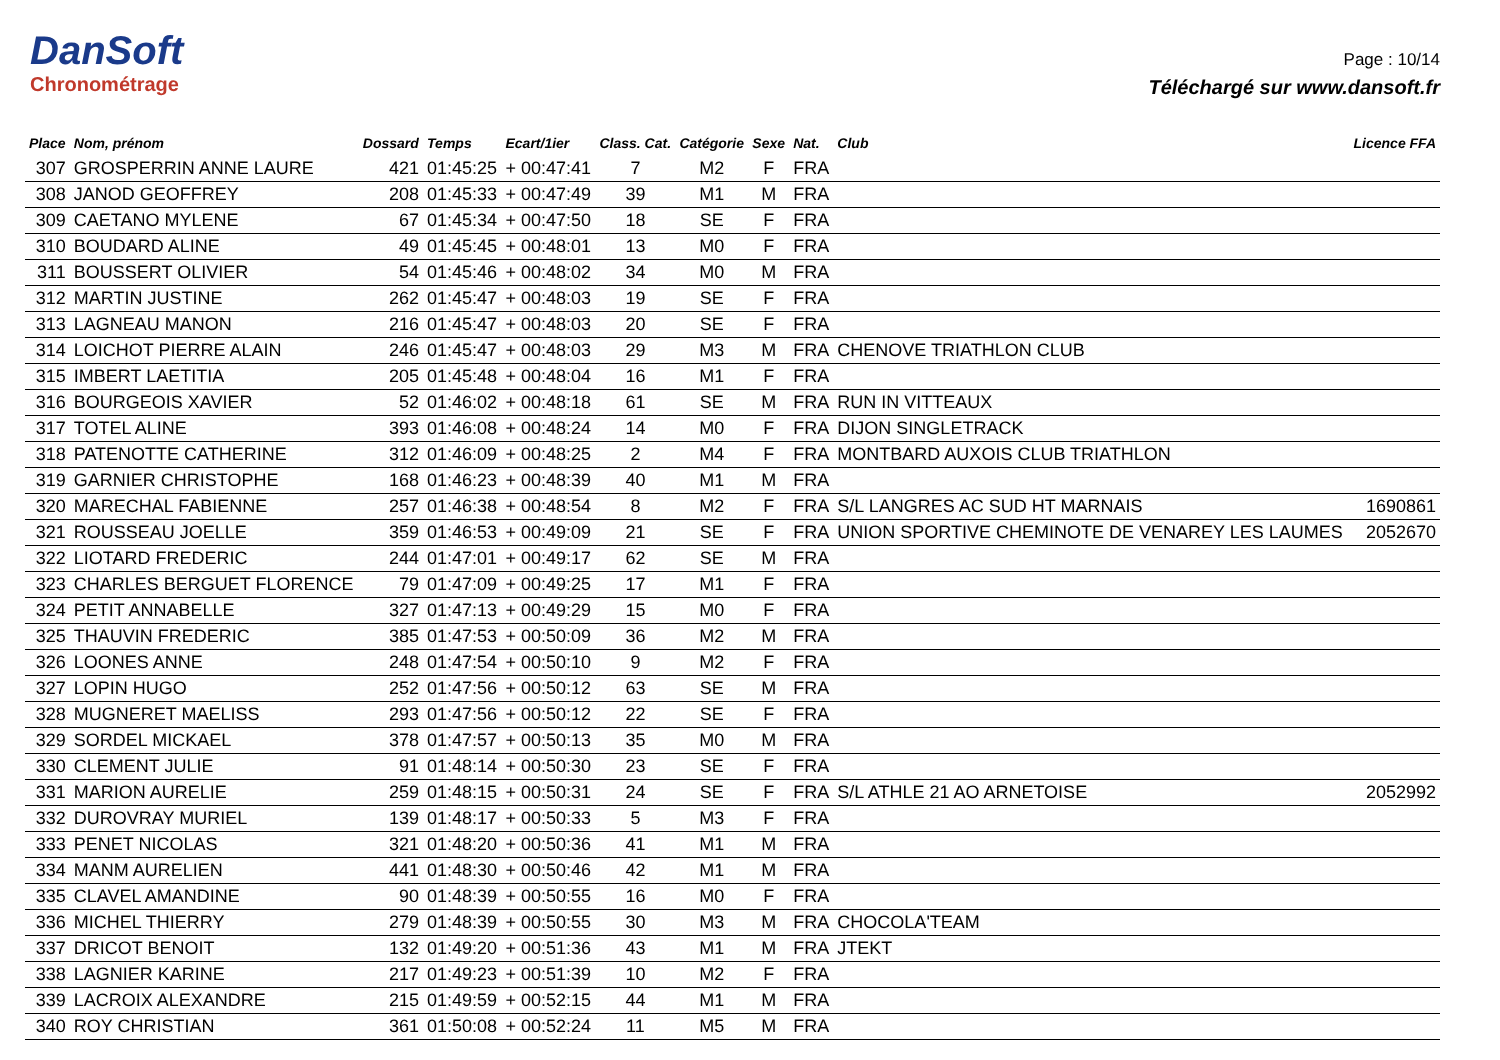DanSoft
Chronométrage
Page : 10/14
Téléchargé sur www.dansoft.fr
| Place | Nom, prénom | Dossard | Temps | Ecart/1ier | Class. Cat. | Catégorie | Sexe | Nat. | Club | Licence FFA |
| --- | --- | --- | --- | --- | --- | --- | --- | --- | --- | --- |
| 307 | GROSPERRIN ANNE LAURE | 421 | 01:45:25 | + 00:47:41 | 7 | M2 | F | FRA | | |
| 308 | JANOD GEOFFREY | 208 | 01:45:33 | + 00:47:49 | 39 | M1 | M | FRA | | |
| 309 | CAETANO MYLENE | 67 | 01:45:34 | + 00:47:50 | 18 | SE | F | FRA | | |
| 310 | BOUDARD ALINE | 49 | 01:45:45 | + 00:48:01 | 13 | M0 | F | FRA | | |
| 311 | BOUSSERT OLIVIER | 54 | 01:45:46 | + 00:48:02 | 34 | M0 | M | FRA | | |
| 312 | MARTIN JUSTINE | 262 | 01:45:47 | + 00:48:03 | 19 | SE | F | FRA | | |
| 313 | LAGNEAU MANON | 216 | 01:45:47 | + 00:48:03 | 20 | SE | F | FRA | | |
| 314 | LOICHOT PIERRE ALAIN | 246 | 01:45:47 | + 00:48:03 | 29 | M3 | M | FRA | CHENOVE TRIATHLON CLUB | |
| 315 | IMBERT LAETITIA | 205 | 01:45:48 | + 00:48:04 | 16 | M1 | F | FRA | | |
| 316 | BOURGEOIS XAVIER | 52 | 01:46:02 | + 00:48:18 | 61 | SE | M | FRA | RUN IN VITTEAUX | |
| 317 | TOTEL ALINE | 393 | 01:46:08 | + 00:48:24 | 14 | M0 | F | FRA | DIJON SINGLETRACK | |
| 318 | PATENOTTE CATHERINE | 312 | 01:46:09 | + 00:48:25 | 2 | M4 | F | FRA | MONTBARD AUXOIS CLUB TRIATHLON | |
| 319 | GARNIER CHRISTOPHE | 168 | 01:46:23 | + 00:48:39 | 40 | M1 | M | FRA | | |
| 320 | MARECHAL FABIENNE | 257 | 01:46:38 | + 00:48:54 | 8 | M2 | F | FRA | S/L LANGRES AC SUD HT MARNAIS | 1690861 |
| 321 | ROUSSEAU JOELLE | 359 | 01:46:53 | + 00:49:09 | 21 | SE | F | FRA | UNION SPORTIVE CHEMINOTE DE VENAREY LES LAUMES | 2052670 |
| 322 | LIOTARD FREDERIC | 244 | 01:47:01 | + 00:49:17 | 62 | SE | M | FRA | | |
| 323 | CHARLES BERGUET FLORENCE | 79 | 01:47:09 | + 00:49:25 | 17 | M1 | F | FRA | | |
| 324 | PETIT ANNABELLE | 327 | 01:47:13 | + 00:49:29 | 15 | M0 | F | FRA | | |
| 325 | THAUVIN FREDERIC | 385 | 01:47:53 | + 00:50:09 | 36 | M2 | M | FRA | | |
| 326 | LOONES ANNE | 248 | 01:47:54 | + 00:50:10 | 9 | M2 | F | FRA | | |
| 327 | LOPIN HUGO | 252 | 01:47:56 | + 00:50:12 | 63 | SE | M | FRA | | |
| 328 | MUGNERET MAELISS | 293 | 01:47:56 | + 00:50:12 | 22 | SE | F | FRA | | |
| 329 | SORDEL MICKAEL | 378 | 01:47:57 | + 00:50:13 | 35 | M0 | M | FRA | | |
| 330 | CLEMENT JULIE | 91 | 01:48:14 | + 00:50:30 | 23 | SE | F | FRA | | |
| 331 | MARION AURELIE | 259 | 01:48:15 | + 00:50:31 | 24 | SE | F | FRA | S/L ATHLE 21 AO ARNETOISE | 2052992 |
| 332 | DUROVRAY MURIEL | 139 | 01:48:17 | + 00:50:33 | 5 | M3 | F | FRA | | |
| 333 | PENET NICOLAS | 321 | 01:48:20 | + 00:50:36 | 41 | M1 | M | FRA | | |
| 334 | MANM AURELIEN | 441 | 01:48:30 | + 00:50:46 | 42 | M1 | M | FRA | | |
| 335 | CLAVEL AMANDINE | 90 | 01:48:39 | + 00:50:55 | 16 | M0 | F | FRA | | |
| 336 | MICHEL THIERRY | 279 | 01:48:39 | + 00:50:55 | 30 | M3 | M | FRA | CHOCOLA'TEAM | |
| 337 | DRICOT BENOIT | 132 | 01:49:20 | + 00:51:36 | 43 | M1 | M | FRA | JTEKT | |
| 338 | LAGNIER KARINE | 217 | 01:49:23 | + 00:51:39 | 10 | M2 | F | FRA | | |
| 339 | LACROIX ALEXANDRE | 215 | 01:49:59 | + 00:52:15 | 44 | M1 | M | FRA | | |
| 340 | ROY CHRISTIAN | 361 | 01:50:08 | + 00:52:24 | 11 | M5 | M | FRA | | |